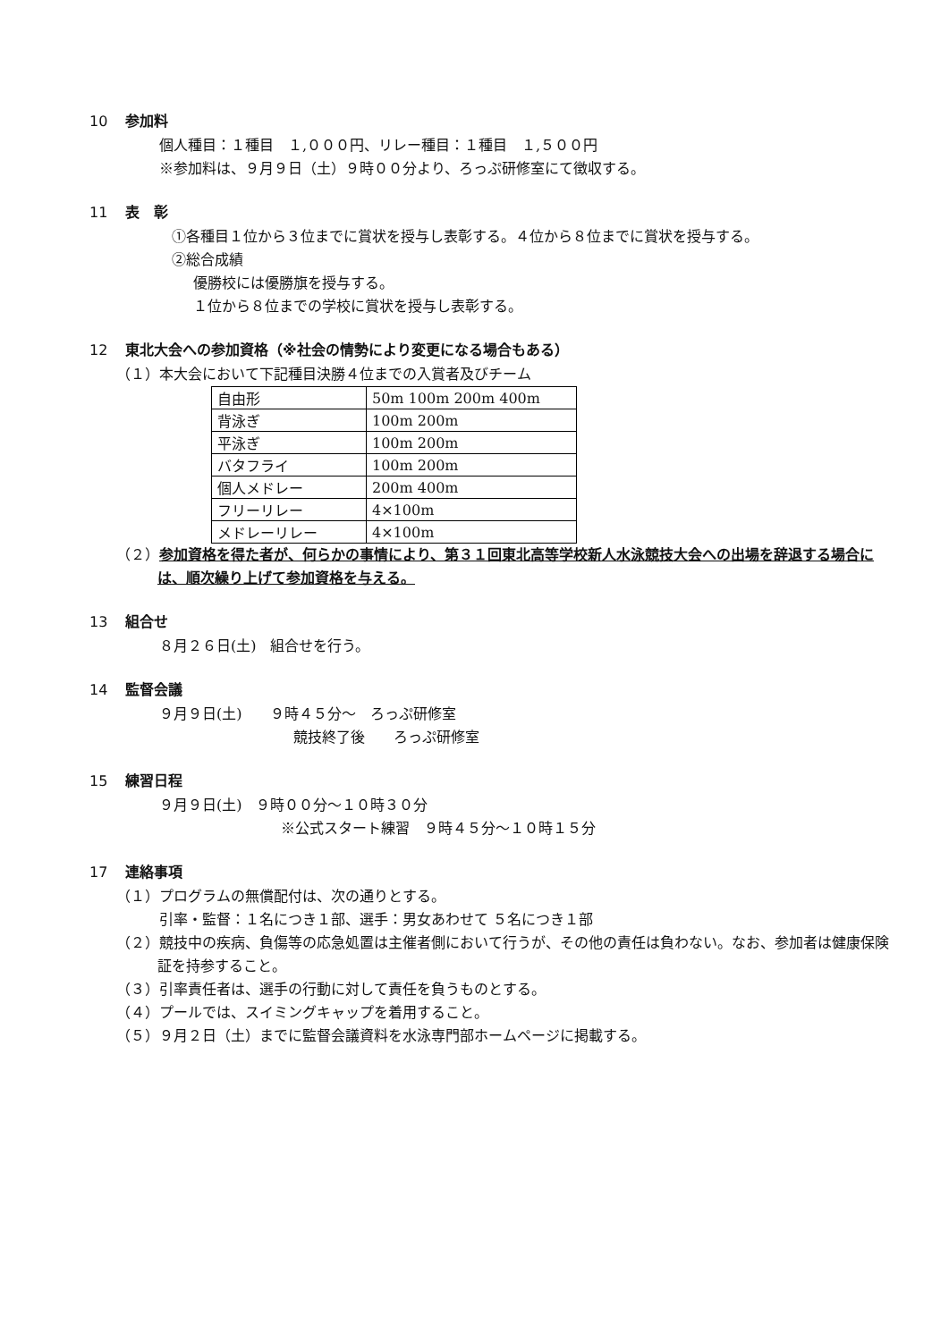10 参加料
個人種目：１種目　１,０００円、リレー種目：１種目　１,５００円
※参加料は、９月９日（土）９時００分より、ろっぷ研修室にて徴収する。
11 表　彰
①各種目１位から３位までに賞状を授与し表彰する。４位から８位までに賞状を授与する。
②総合成績
優勝校には優勝旗を授与する。
１位から８位までの学校に賞状を授与し表彰する。
12 東北大会への参加資格（※社会の情勢により変更になる場合もある）
（１）本大会において下記種目決勝４位までの入賞者及びチーム
| 自由形 | 50m 100m 200m 400m |
| 背泳ぎ | 100m 200m |
| 平泳ぎ | 100m 200m |
| バタフライ | 100m 200m |
| 個人メドレー | 200m 400m |
| フリーリレー | 4×100m |
| メドレーリレー | 4×100m |
（２）参加資格を得た者が、何らかの事情により、第３１回東北高等学校新人水泳競技大会への出場を辞退する場合には、順次繰り上げて参加資格を与える。
13 組合せ
８月２６日(土)　組合せを行う。
14 監督会議
９月９日(土)　　９時４５分～　ろっぷ研修室
競技終了後　　ろっぷ研修室
15 練習日程
９月９日(土)　９時００分～１０時３０分
※公式スタート練習　９時４５分～１０時１５分
17 連絡事項
（１）プログラムの無償配付は、次の通りとする。
引率・監督：１名につき１部、選手：男女あわせて ５名につき１部
（２）競技中の疾病、負傷等の応急処置は主催者側において行うが、その他の責任は負わない。なお、参加者は健康保険証を持参すること。
（３）引率責任者は、選手の行動に対して責任を負うものとする。
（４）プールでは、スイミングキャップを着用すること。
（５）９月２日（土）までに監督会議資料を水泳専門部ホームページに掲載する。